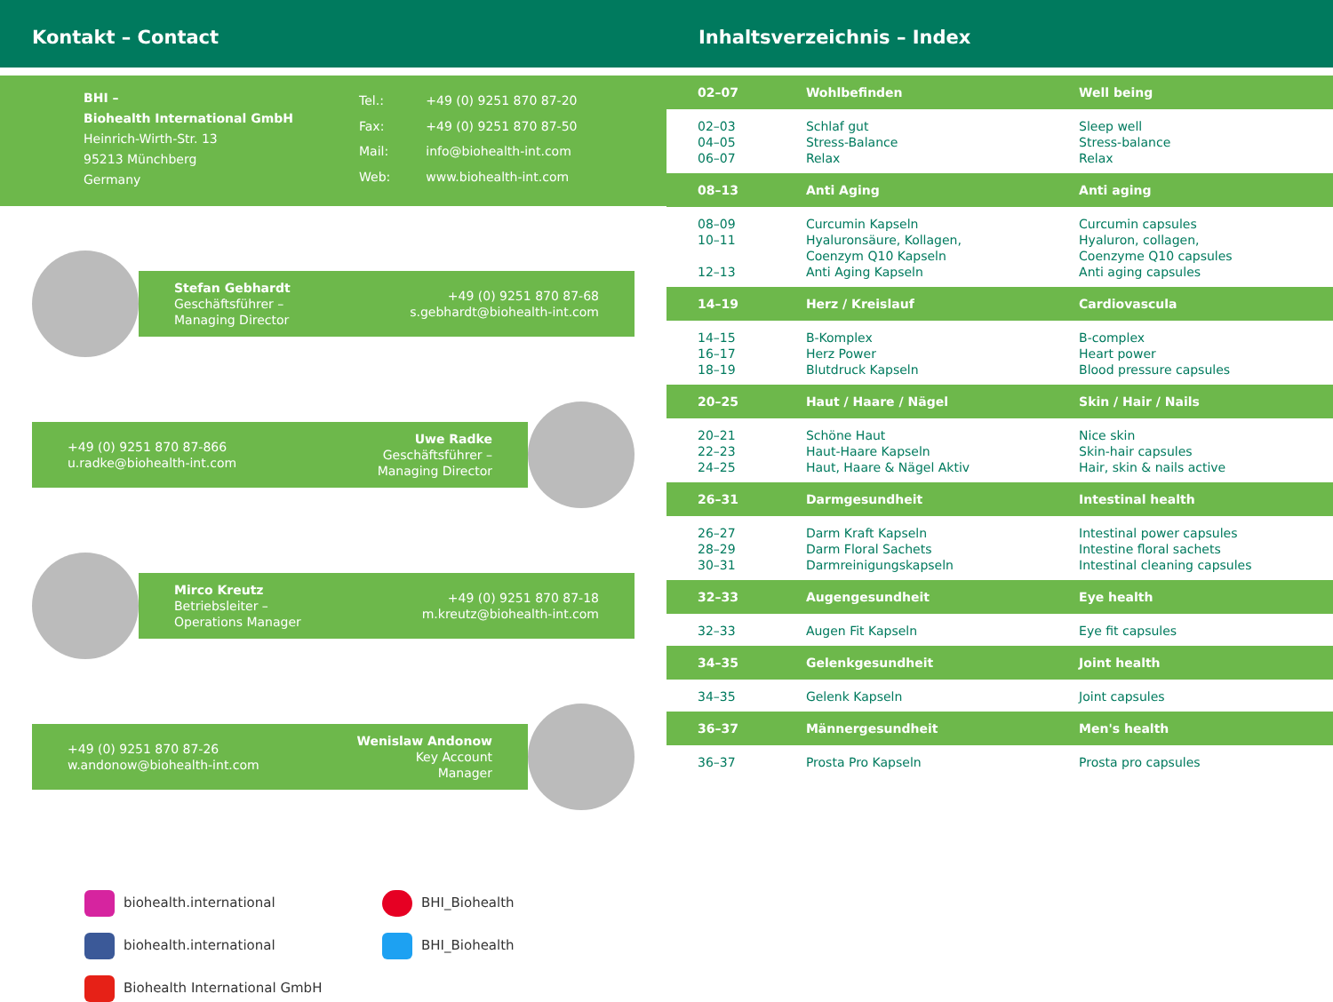Kontakt – Contact Inhaltsverzeichnis – Index
BHI –
Biohealth International GmbH
Heinrich-Wirth-Str. 13
95213 Münchberg
Germany
| Tel.: | +49 (0) 9251 870 87-20 |
| Fax: | +49 (0) 9251 870 87-50 |
| Mail: | info@biohealth-int.com |
| Web: | www.biohealth-int.com |
Stefan Gebhardt
Geschäftsführer –
Managing Director
+49 (0) 9251 870 87-68
s.gebhardt@biohealth-int.com
+49 (0) 9251 870 87-866
u.radke@biohealth-int.com
Uwe Radke
Geschäftsführer –
Managing Director
Mirco Kreutz
Betriebsleiter –
Operations Manager
+49 (0) 9251 870 87-18
m.kreutz@biohealth-int.com
+49 (0) 9251 870 87-26
w.andonow@biohealth-int.com
Wenislaw Andonow
Key Account
Manager
biohealth.international
BHI_Biohealth
biohealth.international
BHI_Biohealth
Biohealth International GmbH
| 02–07 | Wohlbefinden | Well being |
| 02–03 04–05 06–07 | Schlaf gut Stress-Balance Relax | Sleep well Stress-balance Relax |
| 08–13 | Anti Aging | Anti aging |
| 08–09 10–11 12–13 | Curcumin Kapseln Hyaluronsäure, Kollagen, Coenzym Q10 Kapseln Anti Aging Kapseln | Curcumin capsules Hyaluron, collagen, Coenzyme Q10 capsules Anti aging capsules |
| 14–19 | Herz / Kreislauf | Cardiovascula |
| 14–15 16–17 18–19 | B-Komplex Herz Power Blutdruck Kapseln | B-complex Heart power Blood pressure capsules |
| 20–25 | Haut / Haare / Nägel | Skin / Hair / Nails |
| 20–21 22–23 24–25 | Schöne Haut Haut-Haare Kapseln Haut, Haare & Nägel Aktiv | Nice skin Skin-hair capsules Hair, skin & nails active |
| 26–31 | Darmgesundheit | Intestinal health |
| 26–27 28–29 30–31 | Darm Kraft Kapseln Darm Floral Sachets Darmreinigungskapseln | Intestinal power capsules Intestine floral sachets Intestinal cleaning capsules |
| 32–33 | Augengesundheit | Eye health |
| 32–33 | Augen Fit Kapseln | Eye fit capsules |
| 34–35 | Gelenkgesundheit | Joint health |
| 34–35 | Gelenk Kapseln | Joint capsules |
| 36–37 | Männergesundheit | Men's health |
| 36–37 | Prosta Pro Kapseln | Prosta pro capsules |